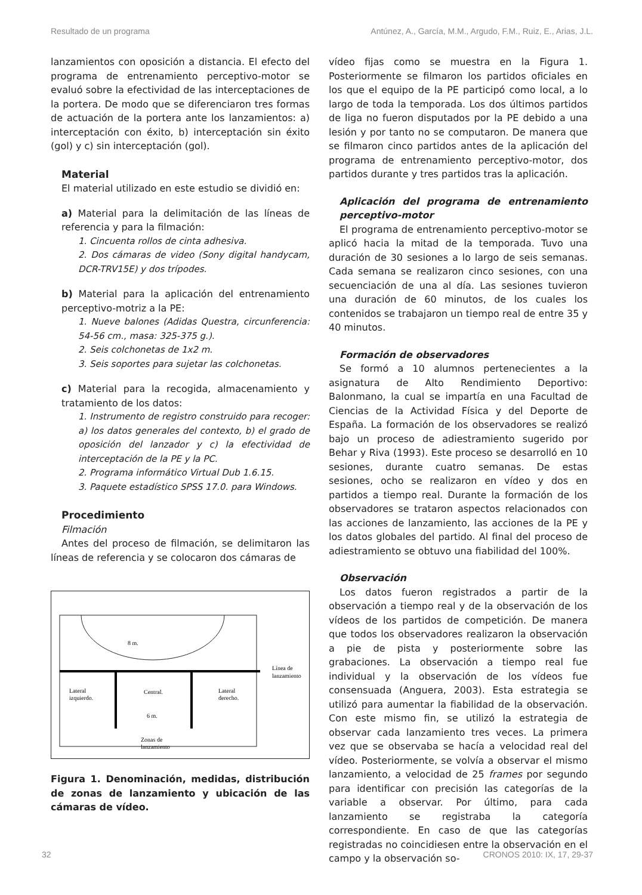Resultado de un programa Antúnez, A., García, M.M., Argudo, F.M., Ruiz, E., Arias, J.L.
lanzamientos con oposición a distancia. El efecto del programa de entrenamiento perceptivo-motor se evaluó sobre la efectividad de las interceptaciones de la portera. De modo que se diferenciaron tres formas de actuación de la portera ante los lanzamientos: a) interceptación con éxito, b) interceptación sin éxito (gol) y c) sin interceptación (gol).
Material
El material utilizado en este estudio se dividió en:
a) Material para la delimitación de las líneas de referencia y para la filmación:
1. Cincuenta rollos de cinta adhesiva.
2. Dos cámaras de video (Sony digital handycam, DCR-TRV15E) y dos trípodes.
b) Material para la aplicación del entrenamiento perceptivo-motriz a la PE:
1. Nueve balones (Adidas Questra, circunferencia: 54-56 cm., masa: 325-375 g.).
2. Seis colchonetas de 1x2 m.
3. Seis soportes para sujetar las colchonetas.
c) Material para la recogida, almacenamiento y tratamiento de los datos:
1. Instrumento de registro construido para recoger: a) los datos generales del contexto, b) el grado de oposición del lanzador y c) la efectividad de interceptación de la PE y la PC.
2. Programa informático Virtual Dub 1.6.15.
3. Paquete estadístico SPSS 17.0. para Windows.
Procedimiento
Filmación
Antes del proceso de filmación, se delimitaron las líneas de referencia y se colocaron dos cámaras de
8 m.
Línea de
lanzamiento
Lateral
izquierdo.
Central.
Lateral
derecho.
6 m.
Zonas de
lanzamiento
Figura 1. Denominación, medidas, distribución de zonas de lanzamiento y ubicación de las cámaras de vídeo.
vídeo fijas como se muestra en la Figura 1. Posteriormente se filmaron los partidos oficiales en los que el equipo de la PE participó como local, a lo largo de toda la temporada. Los dos últimos partidos de liga no fueron disputados por la PE debido a una lesión y por tanto no se computaron. De manera que se filmaron cinco partidos antes de la aplicación del programa de entrenamiento perceptivo-motor, dos partidos durante y tres partidos tras la aplicación.
Aplicación del programa de entrenamiento perceptivo-motor
El programa de entrenamiento perceptivo-motor se aplicó hacia la mitad de la temporada. Tuvo una duración de 30 sesiones a lo largo de seis semanas. Cada semana se realizaron cinco sesiones, con una secuenciación de una al día. Las sesiones tuvieron una duración de 60 minutos, de los cuales los contenidos se trabajaron un tiempo real de entre 35 y 40 minutos.
Formación de observadores
Se formó a 10 alumnos pertenecientes a la asignatura de Alto Rendimiento Deportivo: Balonmano, la cual se impartía en una Facultad de Ciencias de la Actividad Física y del Deporte de España. La formación de los observadores se realizó bajo un proceso de adiestramiento sugerido por Behar y Riva (1993). Este proceso se desarrolló en 10 sesiones, durante cuatro semanas. De estas sesiones, ocho se realizaron en vídeo y dos en partidos a tiempo real. Durante la formación de los observadores se trataron aspectos relacionados con las acciones de lanzamiento, las acciones de la PE y los datos globales del partido. Al final del proceso de adiestramiento se obtuvo una fiabilidad del 100%.
Observación
Los datos fueron registrados a partir de la observación a tiempo real y de la observación de los vídeos de los partidos de competición. De manera que todos los observadores realizaron la observación a pie de pista y posteriormente sobre las grabaciones. La observación a tiempo real fue individual y la observación de los vídeos fue consensuada (Anguera, 2003). Esta estrategia se utilizó para aumentar la fiabilidad de la observación. Con este mismo fin, se utilizó la estrategia de observar cada lanzamiento tres veces. La primera vez que se observaba se hacía a velocidad real del vídeo. Posteriormente, se volvía a observar el mismo lanzamiento, a velocidad de 25 frames por segundo para identificar con precisión las categorías de la variable a observar. Por último, para cada lanzamiento se registraba la categoría correspondiente. En caso de que las categorías registradas no coincidiesen entre la observación en el campo y la observación so-
32 CRONOS 2010: IX, 17, 29-37